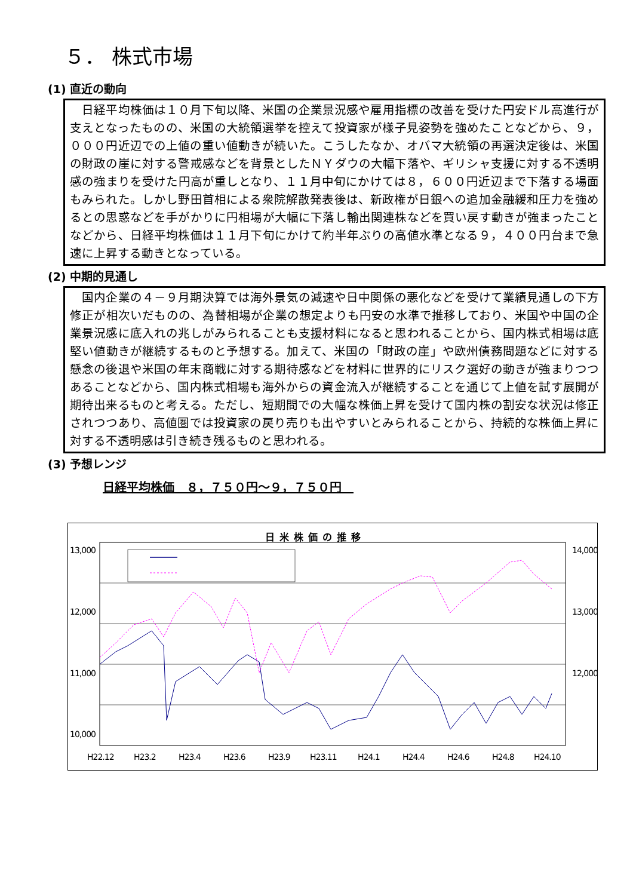５． 株式市場
(1) 直近の動向
　日経平均株価は１０月下旬以降、米国の企業景況感や雇用指標の改善を受けた円安ドル高進行が支えとなったものの、米国の大統領選挙を控えて投資家が様子見姿勢を強めたことなどから、９，０００円近辺での上値の重い値動きが続いた。こうしたなか、オバマ大統領の再選決定後は、米国の財政の崖に対する警戒感などを背景としたＮＹダウの大幅下落や、ギリシャ支援に対する不透明感の強まりを受けた円高が重しとなり、１１月中旬にかけては８，６００円近辺まで下落する場面もみられた。しかし野田首相による衆院解散発表後は、新政権が日銀への追加金融緩和圧力を強めるとの思惑などを手がかりに円相場が大幅に下落し輸出関連株などを買い戻す動きが強まったことなどから、日経平均株価は１１月下旬にかけて約半年ぶりの高値水準となる９，４００円台まで急速に上昇する動きとなっている。
(2) 中期的見通し
　国内企業の４－９月期決算では海外景気の減速や日中関係の悪化などを受けて業績見通しの下方修正が相次いだものの、為替相場が企業の想定よりも円安の水準で推移しており、米国や中国の企業景況感に底入れの兆しがみられることも支援材料になると思われることから、国内株式相場は底堅い値動きが継続するものと予想する。加えて、米国の「財政の崖」や欧州債務問題などに対する懸念の後退や米国の年末商戦に対する期待感などを材料に世界的にリスク選好の動きが強まりつつあることなどから、国内株式相場も海外からの資金流入が継続することを通じて上値を試す展開が期待出来るものと考える。ただし、短期間での大幅な株価上昇を受けて国内株の割安な状況は修正されつつあり、高値圏では投資家の戻り売りも出やすいとみられることから、持続的な株価上昇に対する不透明感は引き続き残るものと思われる。
(3) 予想レンジ
日経平均株価　８，７５０円～９，７５０円　
日米株価の推移
13,000
12,000
11,000
10,000
14,000
13,000
12,000
H22.12 H23.2 H23.4 H23.6 H23.9 H23.11 H24.1 H24.4 H24.6 H24.8 H24.10